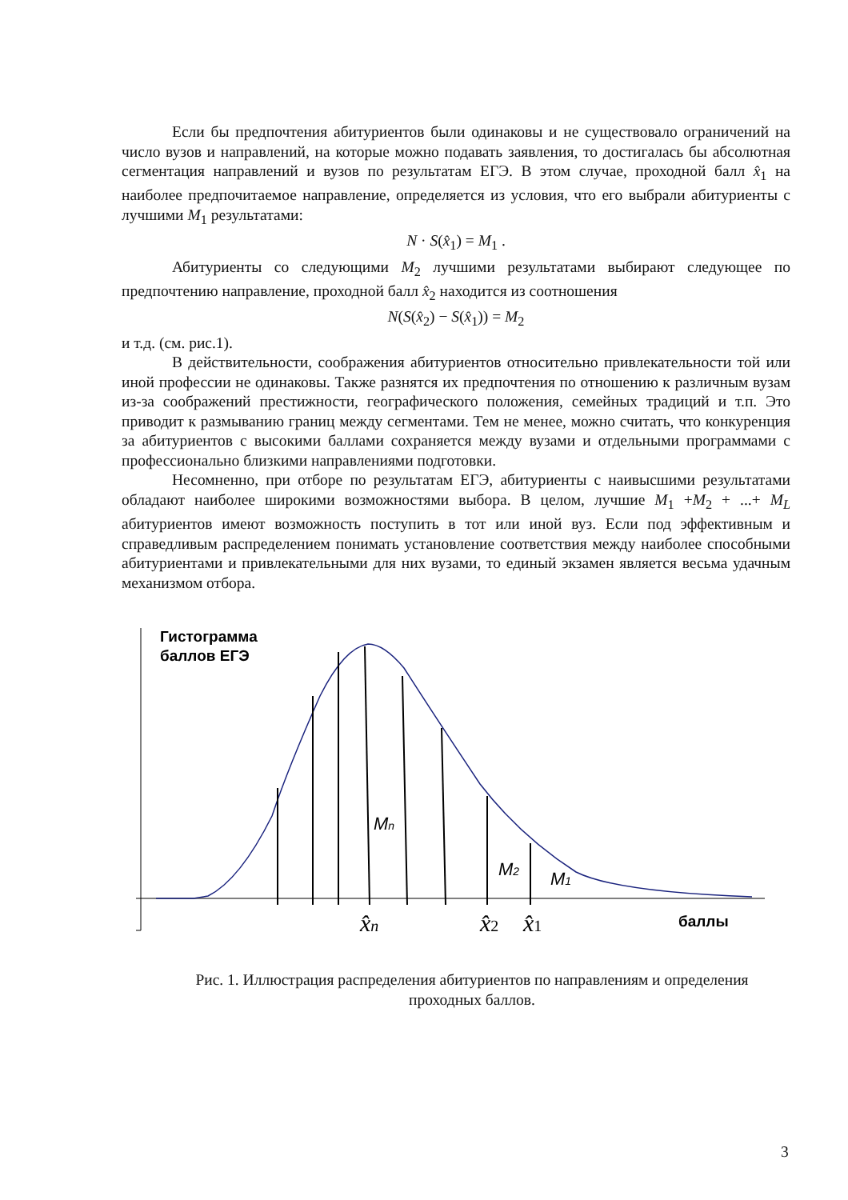Если бы предпочтения абитуриентов были одинаковы и не существовало ограничений на число вузов и направлений, на которые можно подавать заявления, то достигалась бы абсолютная сегментация направлений и вузов по результатам ЕГЭ. В этом случае, проходной балл x̂<sub>1</sub> на наиболее предпочитаемое направление, определяется из условия, что его выбрали абитуриенты с лучшими M<sub>1</sub> результатами:
N · S(x̂<sub>1</sub>) = M<sub>1</sub> .
Абитуриенты со следующими M<sub>2</sub> лучшими результатами выбирают следующее по предпочтению направление, проходной балл x̂<sub>2</sub> находится из соотношения
N(S(x̂<sub>2</sub>) − S(x̂<sub>1</sub>)) = M<sub>2</sub>
и т.д. (см. рис.1).
В действительности, соображения абитуриентов относительно привлекательности той или иной профессии не одинаковы. Также разнятся их предпочтения по отношению к различным вузам из-за соображений престижности, географического положения, семейных традиций и т.п. Это приводит к размыванию границ между сегментами. Тем не менее, можно считать, что конкуренция за абитуриентов с высокими баллами сохраняется между вузами и отдельными программами с профессионально близкими направлениями подготовки.
Несомненно, при отборе по результатам ЕГЭ, абитуриенты с наивысшими результатами обладают наиболее широкими возможностями выбора. В целом, лучшие M<sub>1</sub> +M<sub>2</sub> + ...+ M<sub>L</sub> абитуриентов имеют возможность поступить в тот или иной вуз. Если под эффективным и справедливым распределением понимать установление соответствия между наиболее способными абитуриентами и привлекательными для них вузами, то единый экзамен является весьма удачным механизмом отбора.
Гистограмма
баллов ЕГЭ
Mn
M2
M1
баллы
x̂n
x̂2
x̂1
Рис. 1. Иллюстрация распределения абитуриентов по направлениям и определения проходных баллов.
3